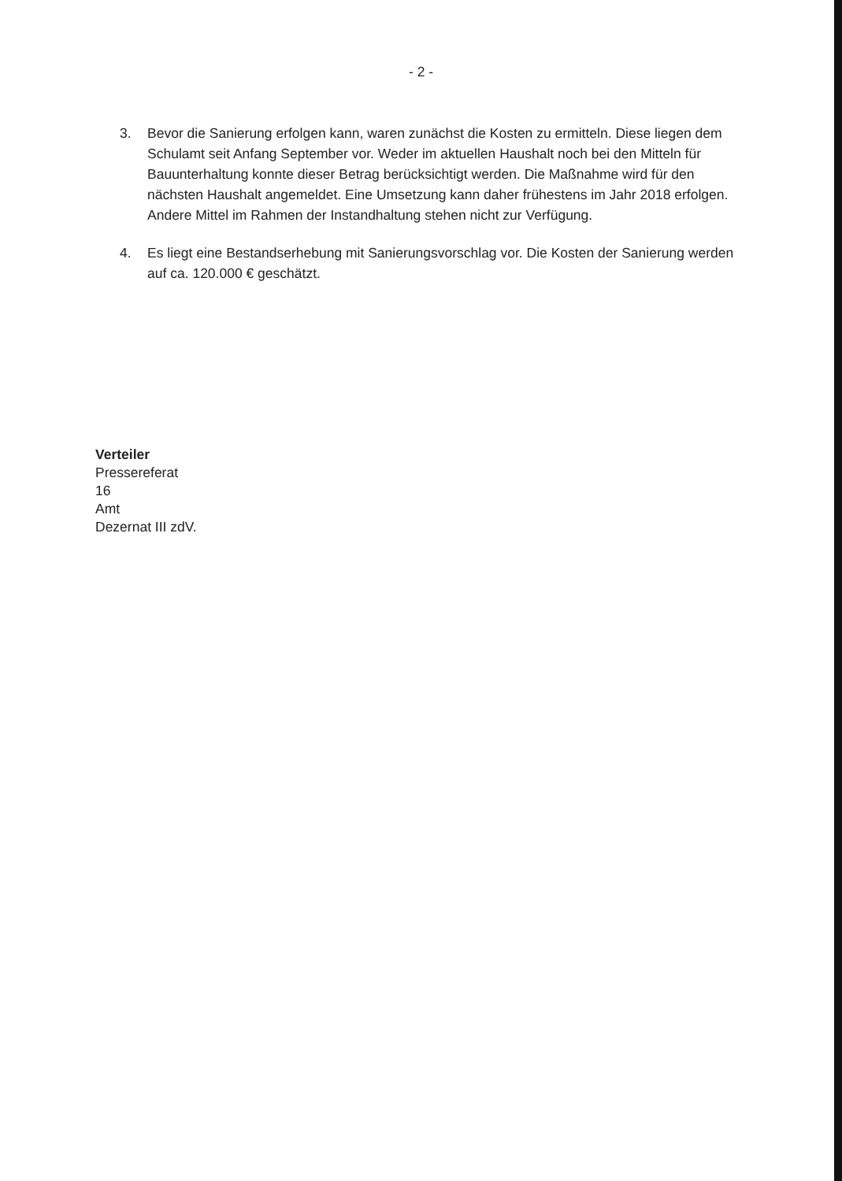- 2 -
3. Bevor die Sanierung erfolgen kann, waren zunächst die Kosten zu ermitteln. Diese liegen dem Schulamt seit Anfang September vor. Weder im aktuellen Haushalt noch bei den Mitteln für Bauunterhaltung konnte dieser Betrag berücksichtigt werden. Die Maßnahme wird für den nächsten Haushalt angemeldet. Eine Umsetzung kann daher frühestens im Jahr 2018 erfolgen. Andere Mittel im Rahmen der Instandhaltung stehen nicht zur Verfügung.
4. Es liegt eine Bestandserhebung mit Sanierungsvorschlag vor. Die Kosten der Sanierung werden auf ca. 120.000 € geschätzt.
Verteiler
Pressereferat
16
Amt
Dezernat III zdV.